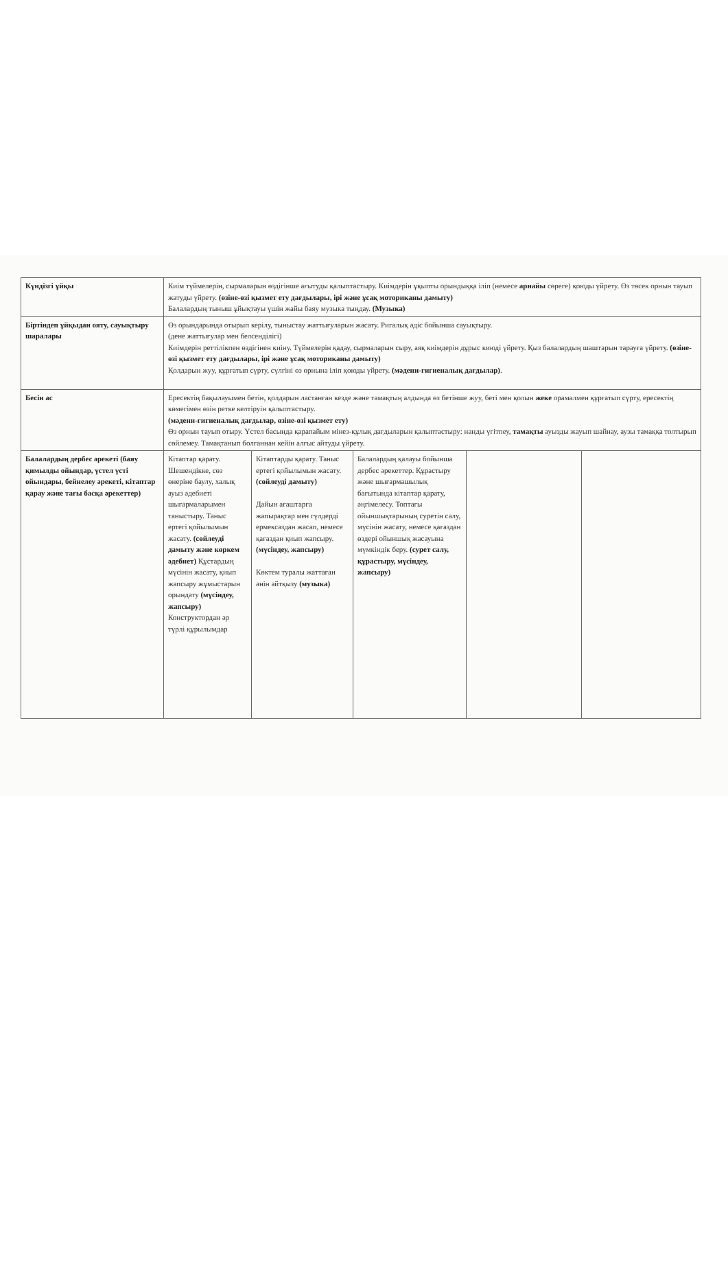| Күндізгі ұйқы | Киім түймелерін, сырмаларын өздігінше ағытуды қалыптастыру. Киімдерін ұқыпты орындыққа іліп (немесе арнайы сөреге) қоюды үйрету. Өз төсек орнын тауып жатуды үйрету. (өзіне-өзі қызмет ету дағдылары, ірі және ұсақ моториканы дамыту) Балалардың тыныш ұйықтауы үшін жайы баяу музыка тыңдау. (Музыка) | | | | |
| Біртіндеп ұйқыдан ояту, сауықтыру шаралары | Өз орындарында отырып керілу, тыныстау жаттығуларын жасату. Ригалық әдіс бойынша сауықтыру. (дене жаттығулар мен белсенділігі) Киімдерін реттілікпен өздігінен киіну. Түймелерін қадау, сырмаларын сыру, аяқ киімдерін дұрыс киюді үйрету. Қыз балалардың шаштарын тарауға үйрету. (өзіне-өзі қызмет ету дағдылары, ірі және ұсақ моториканы дамыту) Қолдарын жуу, құрғатып сүрту, сүлгіні өз орнына іліп қоюды үйрету. (мәдени-гигиеналық дағдылар) . | | | | |
| Бесін ас | Ересектің бақылауымен бетін, қолдарын ластанған кезде және тамақтың алдында өз бетінше жуу, беті мен қолын жеке орамалмен құрғатып сүрту, ересектің көмегімен өзін ретке келтіруін қалыптастыру. (мәдени-гигиеналық дағдылар, өзіне-өзі қызмет ету) Өз орнын тауып отыру. Үстел басында қарапайым мінез-құлық дағдыларын қалыптастыру: нанды үгітпеу, тамақты ауызды жауып шайнау, аузы тамаққа толтырып сөйлемеу. Тамақтанып болғаннан кейін алғыс айтуды үйрету. | | | | |
| Балалардың дербес әрекеті (баяу қимылды ойындар, үстел үсті ойындары, бейнелеу әрекеті, кітаптар қарау және тағы басқа әрекеттер) | Кітаптар қарату. Шешендікке, сөз өнеріне баулу, халық ауыз әдебиеті шығармаларымен таныстыру. Таныс ертегі қойылымын жасату. (сөйлеуді дамыту және көркем әдебиет) Құстардың мүсінін жасату, қиып жапсыру жұмыстарын орындату (мүсіндеу, жапсыру) Конструктордан әр түрлі құрылымдар | Кітаптарды қарату. Таныс ертегі қойылымын жасату. (сөйлеуді дамыту) Дайын ағаштарға жапырақтар мен гүлдерді ермексаздан жасап, немесе қағаздан қиып жапсыру. (мүсіндеу, жапсыру) Көктем туралы жаттаған әнін айтқызу (музыка) | Балалардың қалауы бойынша дербес әрекеттер. Құрастыру және шығармашылық бағытында кітаптар қарату, әңгімелесу. Топтағы ойыншықтарының суретін салу, мүсінін жасату, немесе қағаздан өздері ойыншық жасауына мүмкіндік беру. (сурет салу, құрастыру, мүсіндеу, жапсыру) | | |